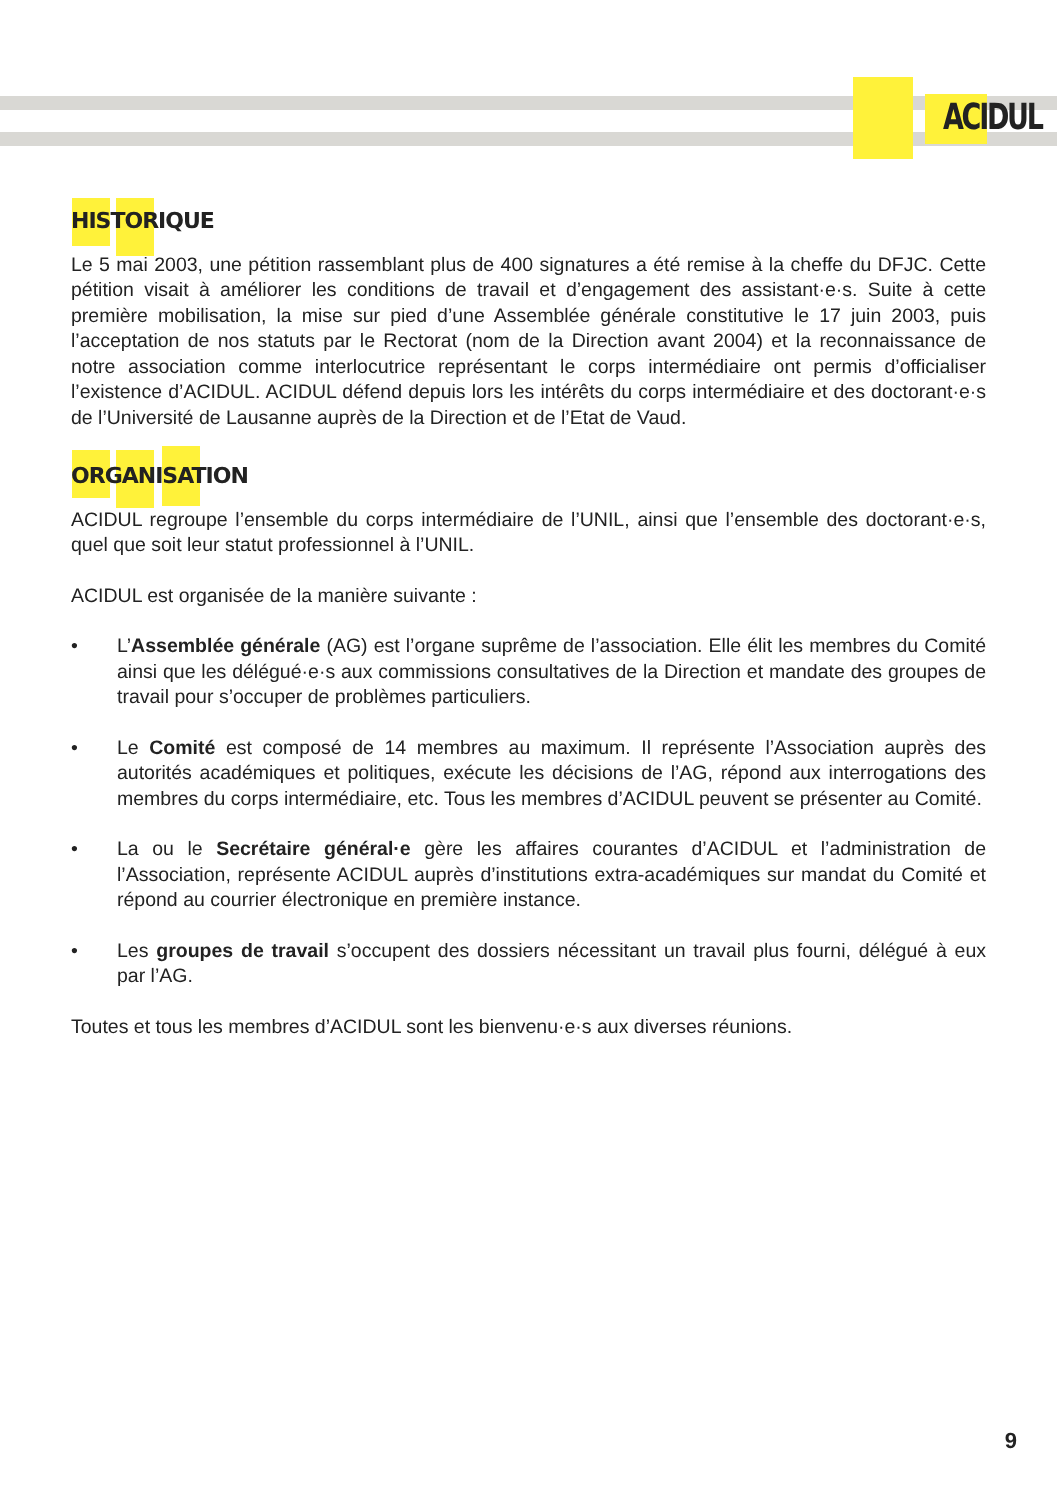ACIDUL
HISTORIQUE
Le 5 mai 2003, une pétition rassemblant plus de 400 signatures a été remise à la cheffe du DFJC. Cette pétition visait à améliorer les conditions de travail et d’engagement des assistant·e·s. Suite à cette première mobilisation, la mise sur pied d’une Assemblée générale constitutive le 17 juin 2003, puis l’acceptation de nos statuts par le Rectorat (nom de la Direction avant 2004) et la reconnaissance de notre association comme interlocutrice représentant le corps intermédiaire ont permis d’officialiser l’existence d’ACIDUL. ACIDUL défend depuis lors les intérêts du corps intermédiaire et des doctorant·e·s de l’Université de Lausanne auprès de la Direction et de l’Etat de Vaud.
ORGANISATION
ACIDUL regroupe l’ensemble du corps intermédiaire de l’UNIL, ainsi que l’ensemble des doctorant·e·s, quel que soit leur statut professionnel à l’UNIL.
ACIDUL est organisée de la manière suivante :
• L’Assemblée générale (AG) est l’organe suprême de l’association. Elle élit les membres du Comité ainsi que les délégué·e·s aux commissions consultatives de la Direction et mandate des groupes de travail pour s’occuper de problèmes particuliers.
• Le Comité est composé de 14 membres au maximum. Il représente l’Association auprès des autorités académiques et politiques, exécute les décisions de l’AG, répond aux interrogations des membres du corps intermédiaire, etc. Tous les membres d’ACIDUL peuvent se présenter au Comité.
• La ou le Secrétaire général·e gère les affaires courantes d’ACIDUL et l’administration de l’Association, représente ACIDUL auprès d’institutions extra-académiques sur mandat du Comité et répond au courrier électronique en première instance.
• Les groupes de travail s’occupent des dossiers nécessitant un travail plus fourni, délégué à eux par l’AG.
Toutes et tous les membres d’ACIDUL sont les bienvenu·e·s aux diverses réunions.
9